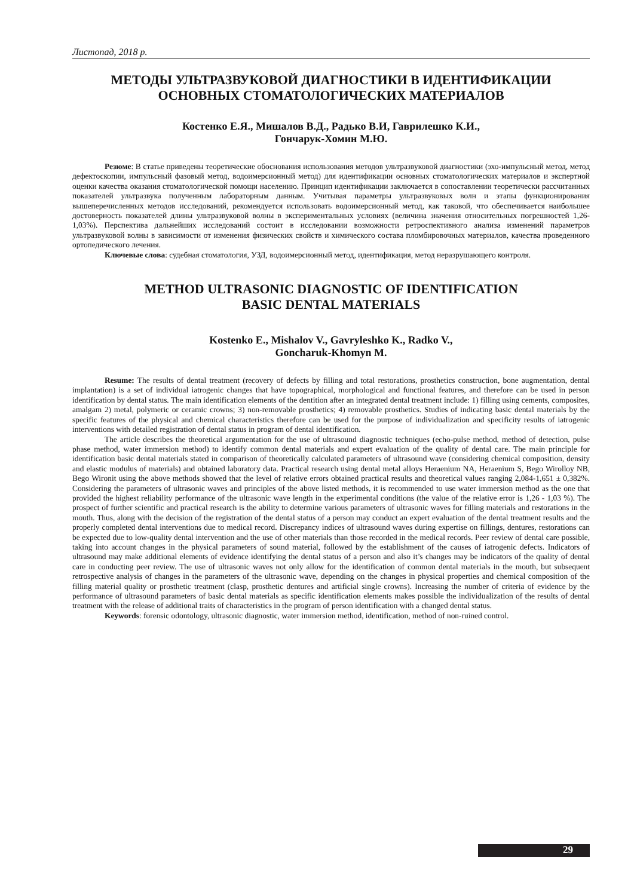Листопад, 2018 р.
МЕТОДЫ УЛЬТРАЗВУКОВОЙ ДИАГНОСТИКИ В ИДЕНТИФИКАЦИИ
ОСНОВНЫХ СТОМАТОЛОГИЧЕСКИХ МАТЕРИАЛОВ
Костенко Е.Я., Мишалов В.Д., Радько В.И, Гаврилешко К.И.,
Гончарук-Хомин М.Ю.
Резюме: В статье приведены теоретические обоснования использования методов ультразвуковой диагностики (эхо-импульсный метод, метод дефектоскопии, импульсный фазовый метод, водоимерсионный метод) для идентификации основных стоматологических материалов и экспертной оценки качества оказания стоматологической помощи населению. Принцип идентификации заключается в сопоставлении теоретически рассчитанных показателей ультразвука полученным лабораторным данным. Учитывая параметры ультразвуковых волн и этапы функционирования вышеперечисленных методов исследований, рекомендуется использовать водоимерсионный метод, как таковой, что обеспечивается наибольшее достоверность показателей длины ультразвуковой волны в экспериментальных условиях (величина значения относительных погрешностей 1,26-1,03%). Перспектива дальнейших исследований состоит в исследовании возможности ретроспективного анализа изменений параметров ультразвуковой волны в зависимости от изменения физических свойств и химического состава пломбировочных материалов, качества проведенного ортопедического лечения.
Ключевые слова: судебная стоматология, УЗД, водоимерсионный метод, идентификация, метод неразрушающего контроля.
METHOD ULTRASONIC DIAGNOSTIC OF IDENTIFICATION
BASIC DENTAL MATERIALS
Kostenko E., Mishalov V., Gavryleshko K., Radko V.,
Goncharuk-Khomyn M.
Resume: The results of dental treatment (recovery of defects by filling and total restorations, prosthetics construction, bone augmentation, dental implantation) is a set of individual iatrogenic changes that have topographical, morphological and functional features, and therefore can be used in person identification by dental status. The main identification elements of the dentition after an integrated dental treatment include: 1) filling using cements, composites, amalgam 2) metal, polymeric or ceramic crowns; 3) non-removable prosthetics; 4) removable prosthetics. Studies of indicating basic dental materials by the specific features of the physical and chemical characteristics therefore can be used for the purpose of individualization and specificity results of iatrogenic interventions with detailed registration of dental status in program of dental identification.
The article describes the theoretical argumentation for the use of ultrasound diagnostic techniques (echo-pulse method, method of detection, pulse phase method, water immersion method) to identify common dental materials and expert evaluation of the quality of dental care. The main principle for identification basic dental materials stated in comparison of theoretically calculated parameters of ultrasound wave (considering chemical composition, density and elastic modulus of materials) and obtained laboratory data. Practical research using dental metal alloys Heraenium NA, Heraenium S, Bego Wirolloy NB, Bego Wironit using the above methods showed that the level of relative errors obtained practical results and theoretical values ranging 2,084-1,651 ± 0,382%. Considering the parameters of ultrasonic waves and principles of the above listed methods, it is recommended to use water immersion method as the one that provided the highest reliability performance of the ultrasonic wave length in the experimental conditions (the value of the relative error is 1,26 - 1,03 %). The prospect of further scientific and practical research is the ability to determine various parameters of ultrasonic waves for filling materials and restorations in the mouth. Thus, along with the decision of the registration of the dental status of a person may conduct an expert evaluation of the dental treatment results and the properly completed dental interventions due to medical record. Discrepancy indices of ultrasound waves during expertise on fillings, dentures, restorations can be expected due to low-quality dental intervention and the use of other materials than those recorded in the medical records. Peer review of dental care possible, taking into account changes in the physical parameters of sound material, followed by the establishment of the causes of iatrogenic defects. Indicators of ultrasound may make additional elements of evidence identifying the dental status of a person and also it’s changes may be indicators of the quality of dental care in conducting peer review. The use of ultrasonic waves not only allow for the identification of common dental materials in the mouth, but subsequent retrospective analysis of changes in the parameters of the ultrasonic wave, depending on the changes in physical properties and chemical composition of the filling material quality or prosthetic treatment (clasp, prosthetic dentures and artificial single crowns). Increasing the number of criteria of evidence by the performance of ultrasound parameters of basic dental materials as specific identification elements makes possible the individualization of the results of dental treatment with the release of additional traits of characteristics in the program of person identification with a changed dental status.
Keywords: forensic odontology, ultrasonic diagnostic, water immersion method, identification, method of non-ruined control.
29